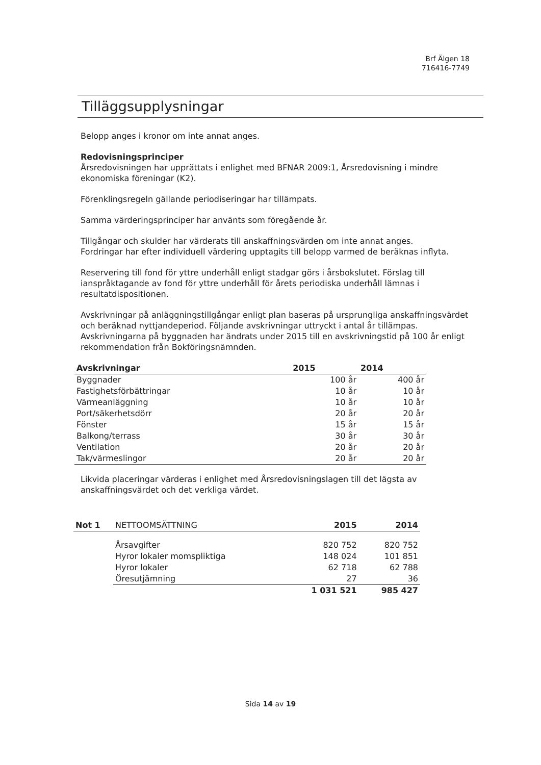Brf Älgen 18
716416-7749
Tilläggsupplysningar
Belopp anges i kronor om inte annat anges.
Redovisningsprinciper
Årsredovisningen har upprättats i enlighet med BFNAR 2009:1, Årsredovisning i mindre ekonomiska föreningar (K2).
Förenklingsregeln gällande periodiseringar har tillämpats.
Samma värderingsprinciper har använts som föregående år.
Tillgångar och skulder har värderats till anskaffningsvärden om inte annat anges.
Fordringar har efter individuell värdering upptagits till belopp varmed de beräknas inflyta.
Reservering till fond för yttre underhåll enligt stadgar görs i årsbokslutet. Förslag till ianspråktagande av fond för yttre underhåll för årets periodiska underhåll lämnas i resultatdispositionen.
Avskrivningar på anläggningstillgångar enligt plan baseras på ursprungliga anskaffningsvärdet och beräknad nyttjandeperiod. Följande avskrivningar uttryckt i antal år tillämpas.
Avskrivningarna på byggnaden har ändrats under 2015 till en avskrivningstid på 100 år enligt rekommendation från Bokföringsnämnden.
| Avskrivningar | 2015 | 2014 |
| --- | --- | --- |
| Byggnader | 100 år | 400 år |
| Fastighetsförbättringar | 10 år | 10 år |
| Värmeanläggning | 10 år | 10 år |
| Port/säkerhetsdörr | 20 år | 20 år |
| Fönster | 15 år | 15 år |
| Balkong/terrass | 30 år | 30 år |
| Ventilation | 20 år | 20 år |
| Tak/värmeslingor | 20 år | 20 år |
Likvida placeringar värderas i enlighet med Årsredovisningslagen till det lägsta av anskaffningsvärdet och det verkliga värdet.
| Not 1 | NETTOOMSÄTTNING | 2015 | 2014 |
| | Årsavgifter | 820 752 | 820 752 |
| | Hyror lokaler momspliktiga | 148 024 | 101 851 |
| | Hyror lokaler | 62 718 | 62 788 |
| | Öresutjämning | 27 | 36 |
| | | 1 031 521 | 985 427 |
Sida 14 av 19